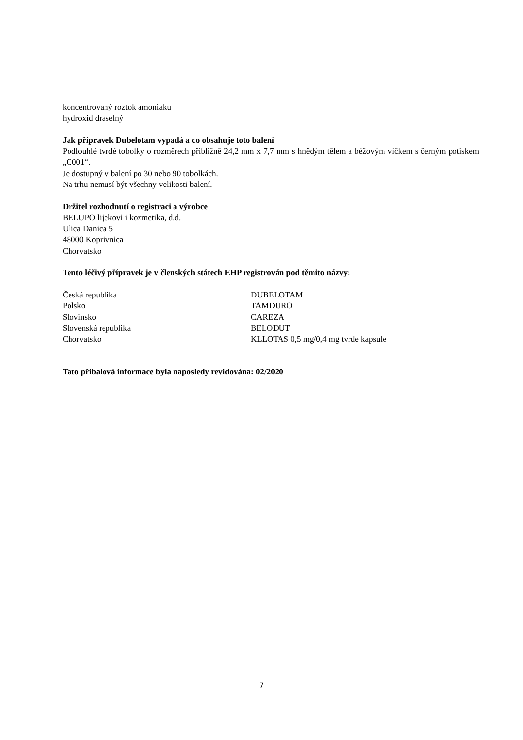koncentrovaný roztok amoniaku
hydroxid draselný
Jak přípravek Dubelotam vypadá a co obsahuje toto balení
Podlouhlé tvrdé tobolky o rozměrech přibližně 24,2 mm x 7,7 mm s hnědým tělem a béžovým víčkem s černým potiskem „C001“.
Je dostupný v balení po 30 nebo 90 tobolkách.
Na trhu nemusí být všechny velikosti balení.
Držitel rozhodnutí o registraci a výrobce
BELUPO lijekovi i kozmetika, d.d.
Ulica Danica 5
48000 Koprivnica
Chorvatsko
Tento léčivý přípravek je v členských státech EHP registrován pod těmito názvy:
| Česká republika | DUBELOTAM |
| Polsko | TAMDURO |
| Slovinsko | CAREZA |
| Slovenská republika | BELODUT |
| Chorvatsko | KLLOTAS 0,5 mg/0,4 mg tvrde kapsule |
Tato příbalová informace byla naposledy revidována: 02/2020
7